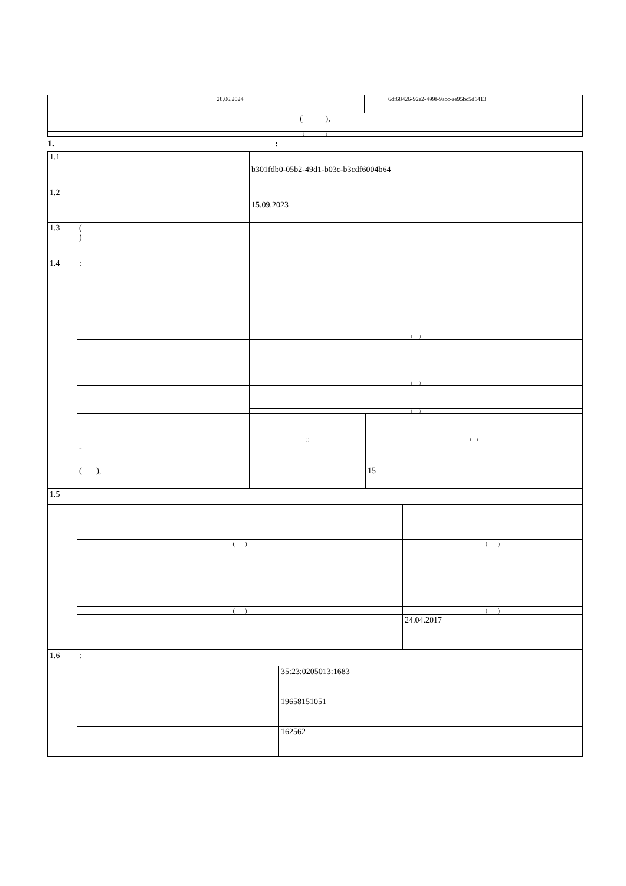| | 28.06.2024 | | 6df68426-92e2-499f-9acc-ae95bc5d1413 |
| ( ), | | | |
| ( ) | | | |
1. :
| 1.1 | | b301fdb0-05b2-49d1-b03c-b3cdf6004b64 | |
| 1.2 | | 15.09.2023 | |
| 1.3 | ( ) | | |
| 1.4 | : | | |
| | | ( ) | |
| | | ( ) | |
| | | ( ) | |
| | | ( ) | ( ) |
| | - | | |
| | ( ), | | 15 |
| 1.5 | | |
| | ( ) | ( ) |
| | ( ) | ( ) |
| | | 24.04.2017 |
| 1.6 | : | |
| | | 35:23:0205013:1683 |
| | | 19658151051 |
| | | 162562 |